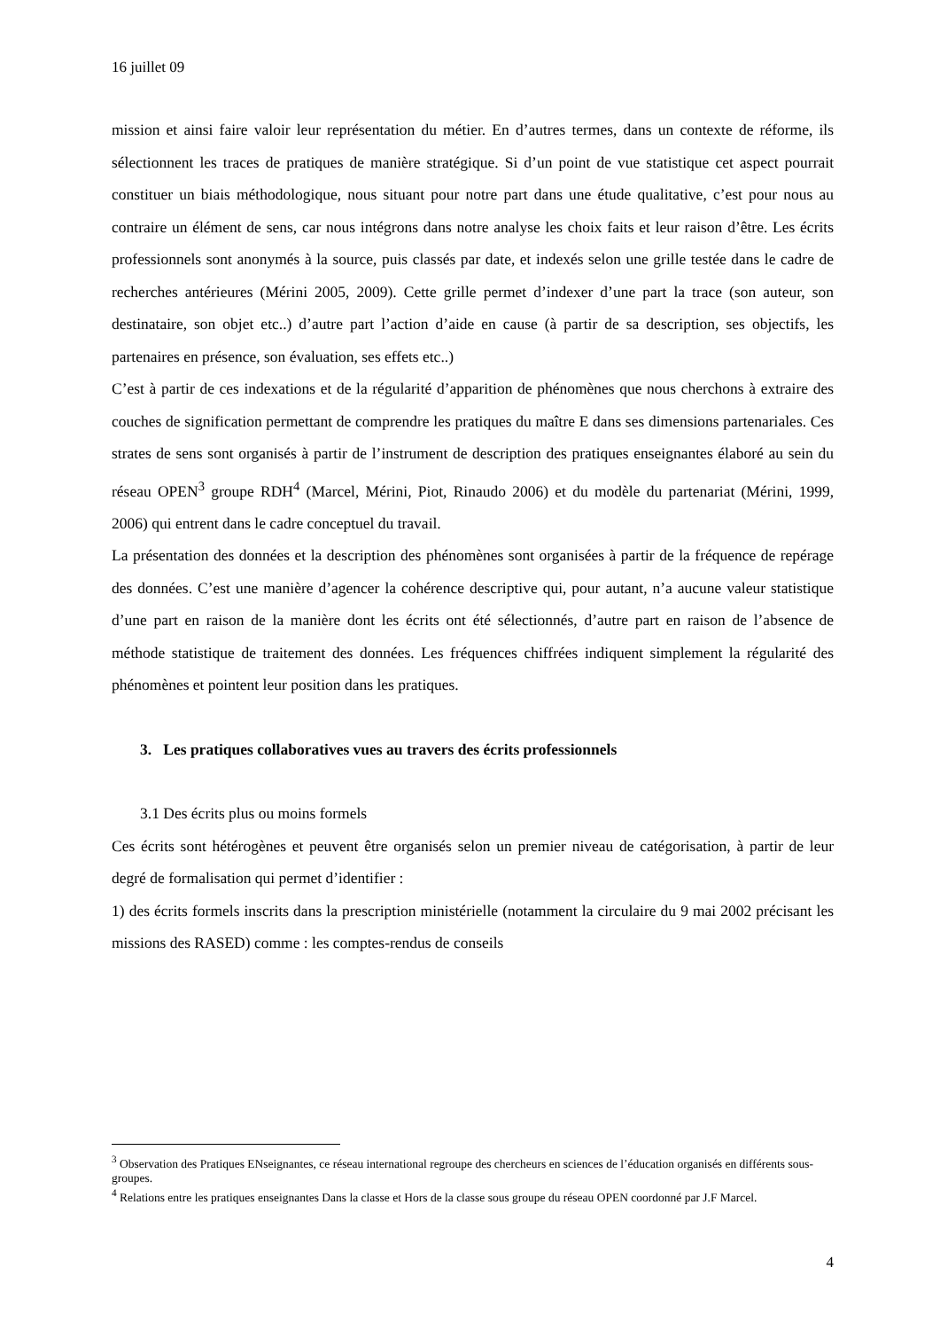16 juillet 09
mission et ainsi faire valoir leur représentation du métier. En d’autres termes, dans un contexte de réforme, ils sélectionnent les traces de pratiques de manière stratégique. Si d’un point de vue statistique cet aspect pourrait constituer un biais méthodologique, nous situant pour notre part dans une étude qualitative, c’est pour nous au contraire un élément de sens, car nous intégrons dans notre analyse les choix faits et leur raison d’être. Les écrits professionnels sont anonymés à la source, puis classés par date, et indexés selon une grille testée dans le cadre de recherches antérieures (Mérini 2005, 2009). Cette grille permet d’indexer d’une part la trace (son auteur, son destinataire, son objet etc..) d’autre part l’action d’aide en cause (à partir de sa description, ses objectifs, les partenaires en présence, son évaluation, ses effets etc..)
C’est à partir de ces indexations et de la régularité d’apparition de phénomènes que nous cherchons à extraire des couches de signification permettant de comprendre les pratiques du maître E dans ses dimensions partenariales. Ces strates de sens sont organisés à partir de l’instrument de description des pratiques enseignantes élaboré au sein du réseau OPEN<sup>3</sup> groupe RDH<sup>4</sup> (Marcel, Mérini, Piot, Rinaudo 2006) et du modèle du partenariat (Mérini, 1999, 2006) qui entrent dans le cadre conceptuel du travail.
La présentation des données et la description des phénomènes sont organisées à partir de la fréquence de repérage des données. C’est une manière d’agencer la cohérence descriptive qui, pour autant, n’a aucune valeur statistique d’une part en raison de la manière dont les écrits ont été sélectionnés, d’autre part en raison de l’absence de méthode statistique de traitement des données. Les fréquences chiffrées indiquent simplement la régularité des phénomènes et pointent leur position dans les pratiques.
3. Les pratiques collaboratives vues au travers des écrits professionnels
3.1 Des écrits plus ou moins formels
Ces écrits sont hétérogènes et peuvent être organisés selon un premier niveau de catégorisation, à partir de leur degré de formalisation qui permet d’identifier :
1) des écrits formels inscrits dans la prescription ministérielle (notamment la circulaire du 9 mai 2002 précisant les missions des RASED) comme : les comptes-rendus de conseils
<sup>3</sup> Observation des Pratiques ENseignantes, ce réseau international regroupe des chercheurs en sciences de l’éducation organisés en différents sous-groupes.
<sup>4</sup> Relations entre les pratiques enseignantes Dans la classe et Hors de la classe sous groupe du réseau OPEN coordonné par J.F Marcel.
4